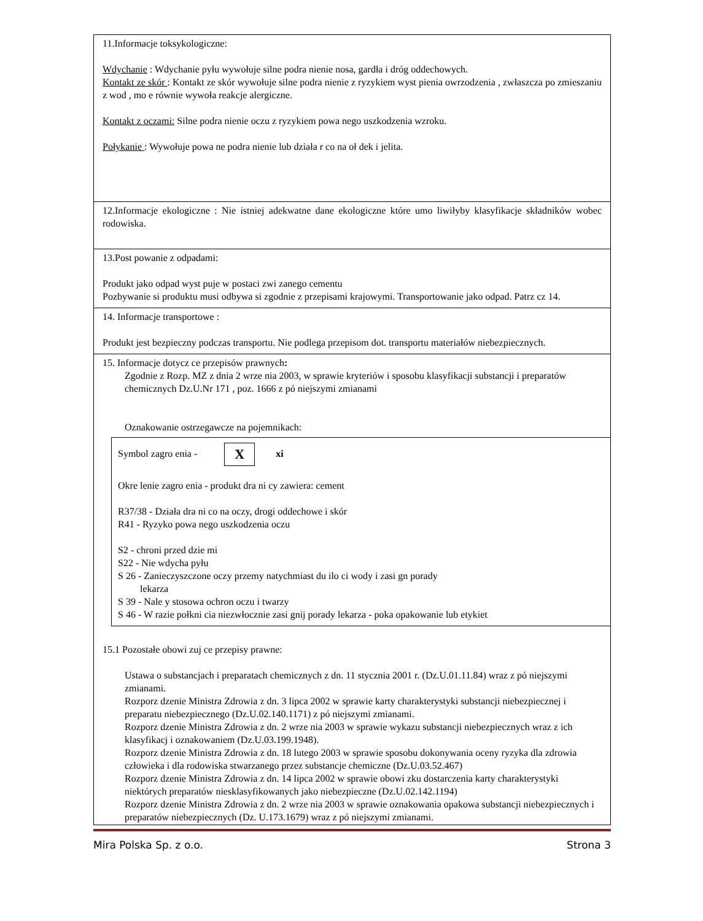| 11.Informacje toksykologiczne: Wdychanie : Wdychanie pyłu wywołuje silne podra nienie nosa, gardła i dróg oddechowych. Kontakt ze skór : Kontakt ze skór wywołuje silne podra nienie z ryzykiem wyst pienia owrzodzenia , zwłaszcza po zmieszaniu z wod , mo e równie wywoła reakcje alergiczne. Kontakt z oczami: Silne podra nienie oczu z ryzykiem powa nego uszkodzenia wzroku. Połykanie : Wywołuje powa ne podra nienie lub działa r co na oł dek i jelita. |
| 12.Informacje ekologiczne : Nie istniej adekwatne dane ekologiczne które umo liwiłyby klasyfikacje składników wobec rodowiska. |
| 13.Post powanie z odpadami: Produkt jako odpad wyst puje w postaci zwi zanego cementu Pozbywanie si produktu musi odbywa si zgodnie z przepisami krajowymi. Transportowanie jako odpad. Patrz cz 14. |
| 14. Informacje transportowe : Produkt jest bezpieczny podczas transportu. Nie podlega przepisom dot. transportu materiałów niebezpiecznych. |
| 15. Informacje dotycz ce przepisów prawnych : Zgodnie z Rozp. MZ z dnia 2 wrze nia 2003, w sprawie kryteriów i sposobu klasyfikacji substancji i preparatów chemicznych Dz.U.Nr 171 , poz. 1666 z pó niejszymi zmianami Oznakowanie ostrzegawcze na pojemnikach: Symbol zagro enia - X xi Okre lenie zagro enia - produkt dra ni cy zawiera: cement R37/38 - Działa dra ni co na oczy, drogi oddechowe i skór R41 - Ryzyko powa nego uszkodzenia oczu S2 - chroni przed dzie mi S22 - Nie wdycha pyłu S 26 - Zanieczyszczone oczy przemy natychmiast du ilo ci wody i zasi gn porady lekarza S 39 - Nale y stosowa ochron oczu i twarzy S 46 - W razie połkni cia niezwłocznie zasi gnij porady lekarza - poka opakowanie lub etykiet 15.1 Pozostałe obowi zuj ce przepisy prawne: Ustawa o substancjach i preparatach chemicznych z dn. 11 stycznia 2001 r. (Dz.U.01.11.84) wraz z pó niejszymi zmianami. Rozporz dzenie Ministra Zdrowia z dn. 3 lipca 2002 w sprawie karty charakterystyki substancji niebezpiecznej i preparatu niebezpiecznego (Dz.U.02.140.1171) z pó niejszymi zmianami. Rozporz dzenie Ministra Zdrowia z dn. 2 wrze nia 2003 w sprawie wykazu substancji niebezpiecznych wraz z ich klasyfikacj i oznakowaniem (Dz.U.03.199.1948). Rozporz dzenie Ministra Zdrowia z dn. 18 lutego 2003 w sprawie sposobu dokonywania oceny ryzyka dla zdrowia człowieka i dla rodowiska stwarzanego przez substancje chemiczne (Dz.U.03.52.467) Rozporz dzenie Ministra Zdrowia z dn. 14 lipca 2002 w sprawie obowi zku dostarczenia karty charakterystyki niektórych preparatów niesklasyfikowanych jako niebezpieczne (Dz.U.02.142.1194) Rozporz dzenie Ministra Zdrowia z dn. 2 wrze nia 2003 w sprawie oznakowania opakowa substancji niebezpiecznych i preparatów niebezpiecznych (Dz. U.173.1679) wraz z pó niejszymi zmianami. |
Mira Polska Sp. z o.o. Strona 3